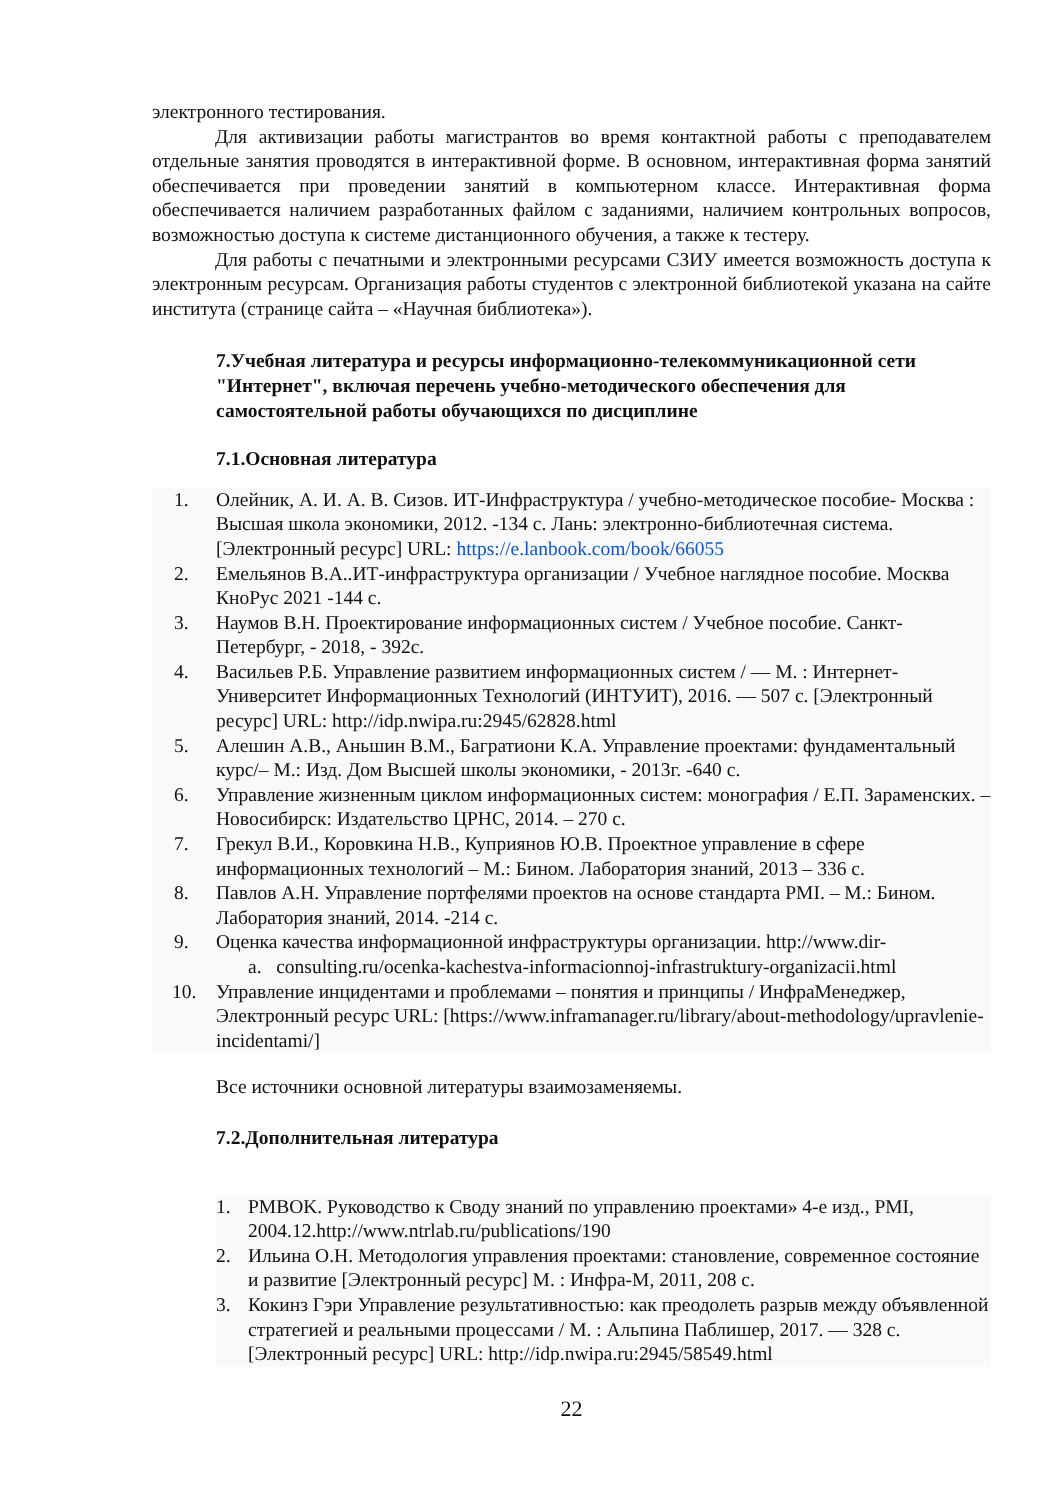электронного тестирования.
Для активизации работы магистрантов во время контактной работы с преподавателем отдельные занятия проводятся в интерактивной форме. В основном, интерактивная форма занятий обеспечивается при проведении занятий в компьютерном классе. Интерактивная форма обеспечивается наличием разработанных файлом с заданиями, наличием контрольных вопросов, возможностью доступа к системе дистанционного обучения, а также к тестеру.
Для работы с печатными и электронными ресурсами СЗИУ имеется возможность доступа к электронным ресурсам. Организация работы студентов с электронной библиотекой указана на сайте института (странице сайта – «Научная библиотека»).
7.Учебная литература и ресурсы информационно-телекоммуникационной сети "Интернет", включая перечень учебно-методического обеспечения для самостоятельной работы обучающихся по дисциплине
7.1.Основная литература
1. Олейник, А. И. А. В. Сизов. ИТ-Инфраструктура / учебно-методическое пособие- Москва : Высшая школа экономики, 2012. -134 с. Лань: электронно-библиотечная система. [Электронный ресурс] URL: https://e.lanbook.com/book/66055
2. Емельянов В.А..ИТ-инфраструктура организации / Учебное наглядное пособие. Москва КноРус 2021 -144 с.
3. Наумов В.Н. Проектирование информационных систем / Учебное пособие. Санкт-Петербург, - 2018, - 392с.
4. Васильев Р.Б. Управление развитием информационных систем / — М. : Интернет-Университет Информационных Технологий (ИНТУИТ), 2016. — 507 с. [Электронный ресурс] URL: http://idp.nwipa.ru:2945/62828.html
5. Алешин А.В., Аньшин В.М., Багратиони К.А. Управление проектами: фундаментальный курс/– М.: Изд. Дом Высшей школы экономики, - 2013г. -640 с.
6. Управление жизненным циклом информационных систем: монография / Е.П. Зараменских. – Новосибирск: Издательство ЦРНС, 2014. – 270 с.
7. Грекул В.И., Коровкина Н.В., Куприянов Ю.В. Проектное управление в сфере информационных технологий – М.: Бином. Лаборатория знаний, 2013 – 336 с.
8. Павлов А.Н. Управление портфелями проектов на основе стандарта PMI. – М.: Бином. Лаборатория знаний, 2014. -214 с.
9. Оценка качества информационной инфраструктуры организации. http://www.dir-
a. consulting.ru/ocenka-kachestva-informacionnoj-infrastruktury-organizacii.html
10. Управление инцидентами и проблемами – понятия и принципы / ИнфраМенеджер, Электронный ресурс URL: [https://www.inframanager.ru/library/about-methodology/upravlenie-incidentami/]
Все источники основной литературы взаимозаменяемы.
7.2.Дополнительная литература
1. PMBOK. Руководство к Своду знаний по управлению проектами» 4-е изд., PMI, 2004.12.http://www.ntrlab.ru/publications/190
2. Ильина О.Н. Методология управления проектами: становление, современное состояние и развитие [Электронный ресурс] М. : Инфра-М, 2011, 208 с.
3. Кокинз Гэри Управление результативностью: как преодолеть разрыв между объявленной стратегией и реальными процессами / М. : Альпина Паблишер, 2017. — 328 с. [Электронный ресурс] URL: http://idp.nwipa.ru:2945/58549.html
22